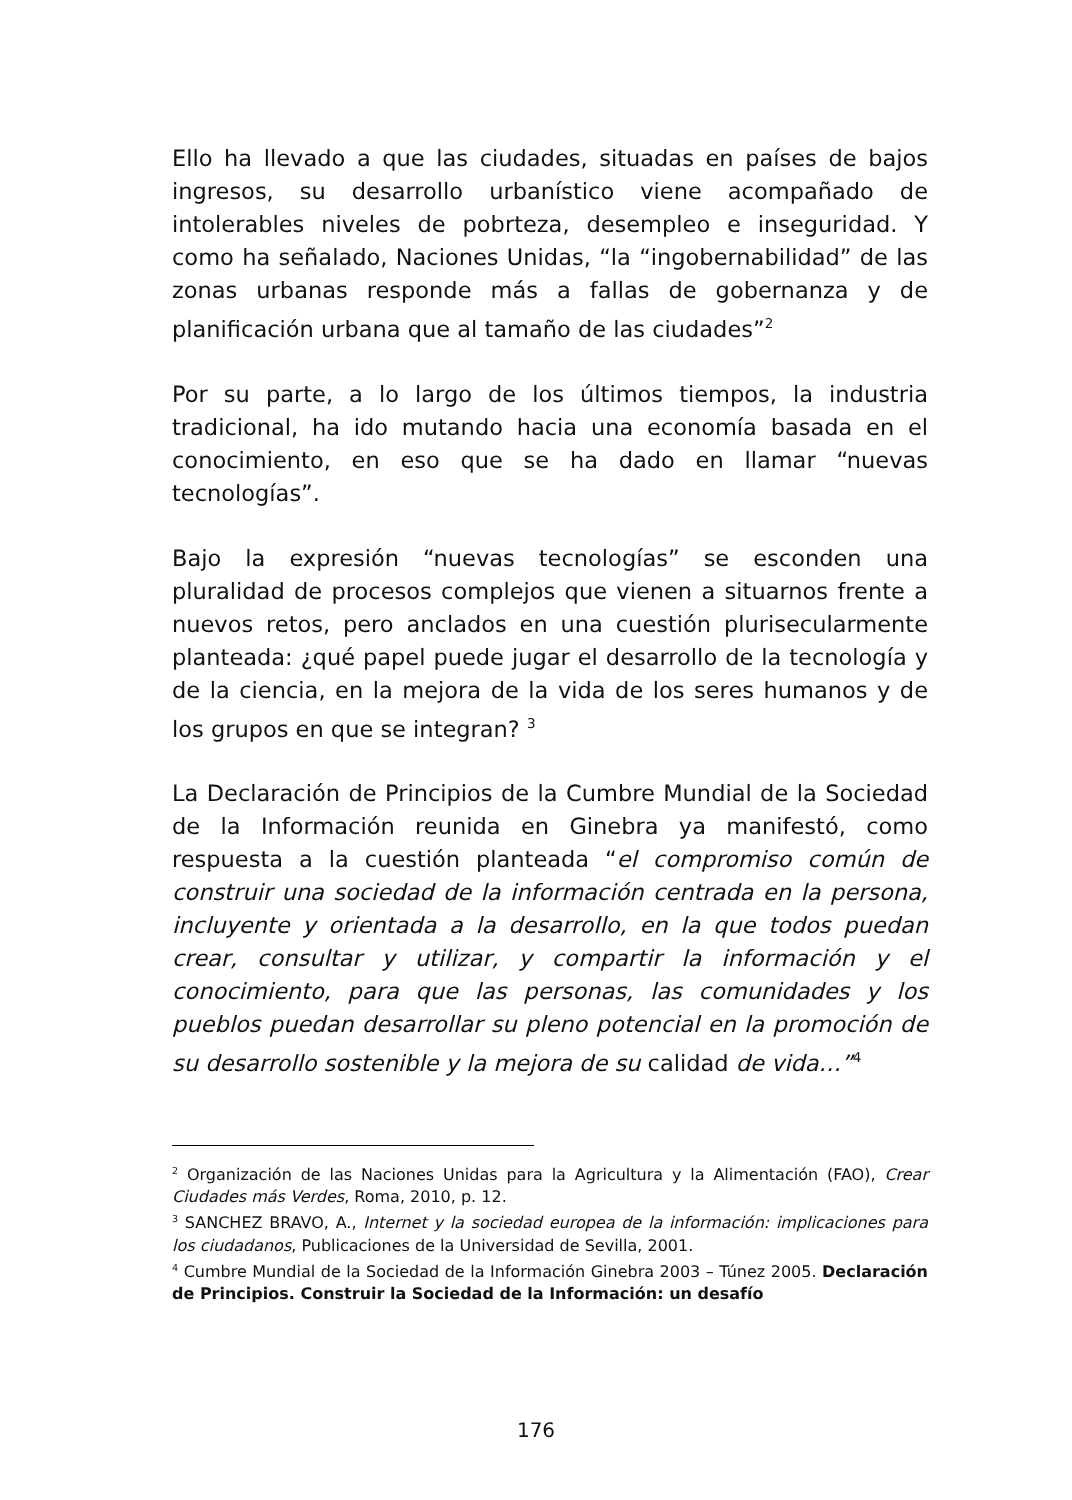Ello ha llevado a que las ciudades, situadas en países de bajos ingresos, su desarrollo urbanístico viene acompañado de intolerables niveles de pobrteza, desempleo e inseguridad. Y como ha señalado, Naciones Unidas, “la “ingobernabilidad” de las zonas urbanas responde más a fallas de gobernanza y de planificación urbana que al tamaño de las ciudades”<sup>2</sup>
Por su parte, a lo largo de los últimos tiempos, la industria tradicional, ha ido mutando hacia una economía basada en el conocimiento, en eso que se ha dado en llamar “nuevas tecnologías”.
Bajo la expresión “nuevas tecnologías” se esconden una pluralidad de procesos complejos que vienen a situarnos frente a nuevos retos, pero anclados en una cuestión plurisecularmente planteada: ¿qué papel puede jugar el desarrollo de la tecnología y de la ciencia, en la mejora de la vida de los seres humanos y de los grupos en que se integran? <sup>3</sup>
La Declaración de Principios de la Cumbre Mundial de la Sociedad de la Información reunida en Ginebra ya manifestó, como respuesta a la cuestión planteada “el compromiso común de construir una sociedad de la información centrada en la persona, incluyente y orientada a la desarrollo, en la que todos puedan crear, consultar y utilizar, y compartir la información y el conocimiento, para que las personas, las comunidades y los pueblos puedan desarrollar su pleno potencial en la promoción de su desarrollo sostenible y la mejora de su calidad de vida…”<sup>4</sup>
<sup>2</sup> Organización de las Naciones Unidas para la Agricultura y la Alimentación (FAO), Crear Ciudades más Verdes, Roma, 2010, p. 12.
<sup>3</sup> SANCHEZ BRAVO, A., Internet y la sociedad europea de la información: implicaciones para los ciudadanos, Publicaciones de la Universidad de Sevilla, 2001.
<sup>4</sup> Cumbre Mundial de la Sociedad de la Información Ginebra 2003 – Túnez 2005. Declaración de Principios. Construir la Sociedad de la Información: un desafío
176